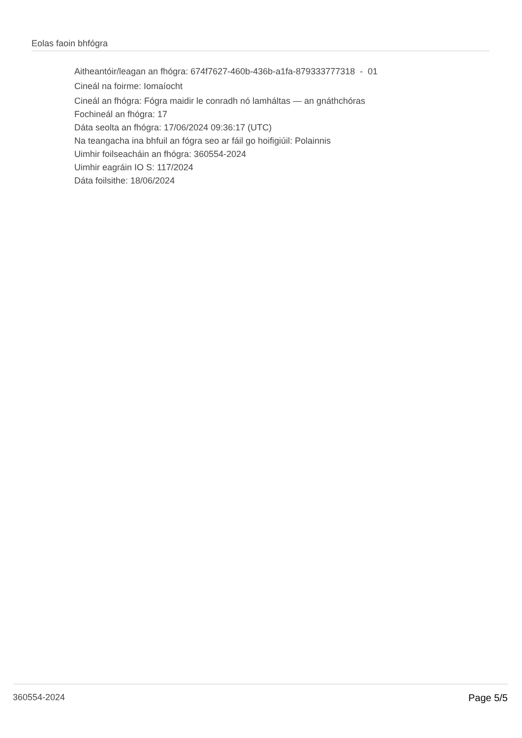Eolas faoin bhfógra
Aitheantóir/leagan an fhógra: 674f7627-460b-436b-a1fa-879333777318 - 01
Cineál na foirme: Iomaíocht
Cineál an fhógra: Fógra maidir le conradh nó lamháltas — an gnáthchóras
Fochineál an fhógra: 17
Dáta seolta an fhógra: 17/06/2024 09:36:17 (UTC)
Na teangacha ina bhfuil an fógra seo ar fáil go hoifigiúil: Polainnis
Uimhir foilseacháin an fhógra: 360554-2024
Uimhir eagráin IO S: 117/2024
Dáta foilsithe: 18/06/2024
360554-2024 Page 5/5